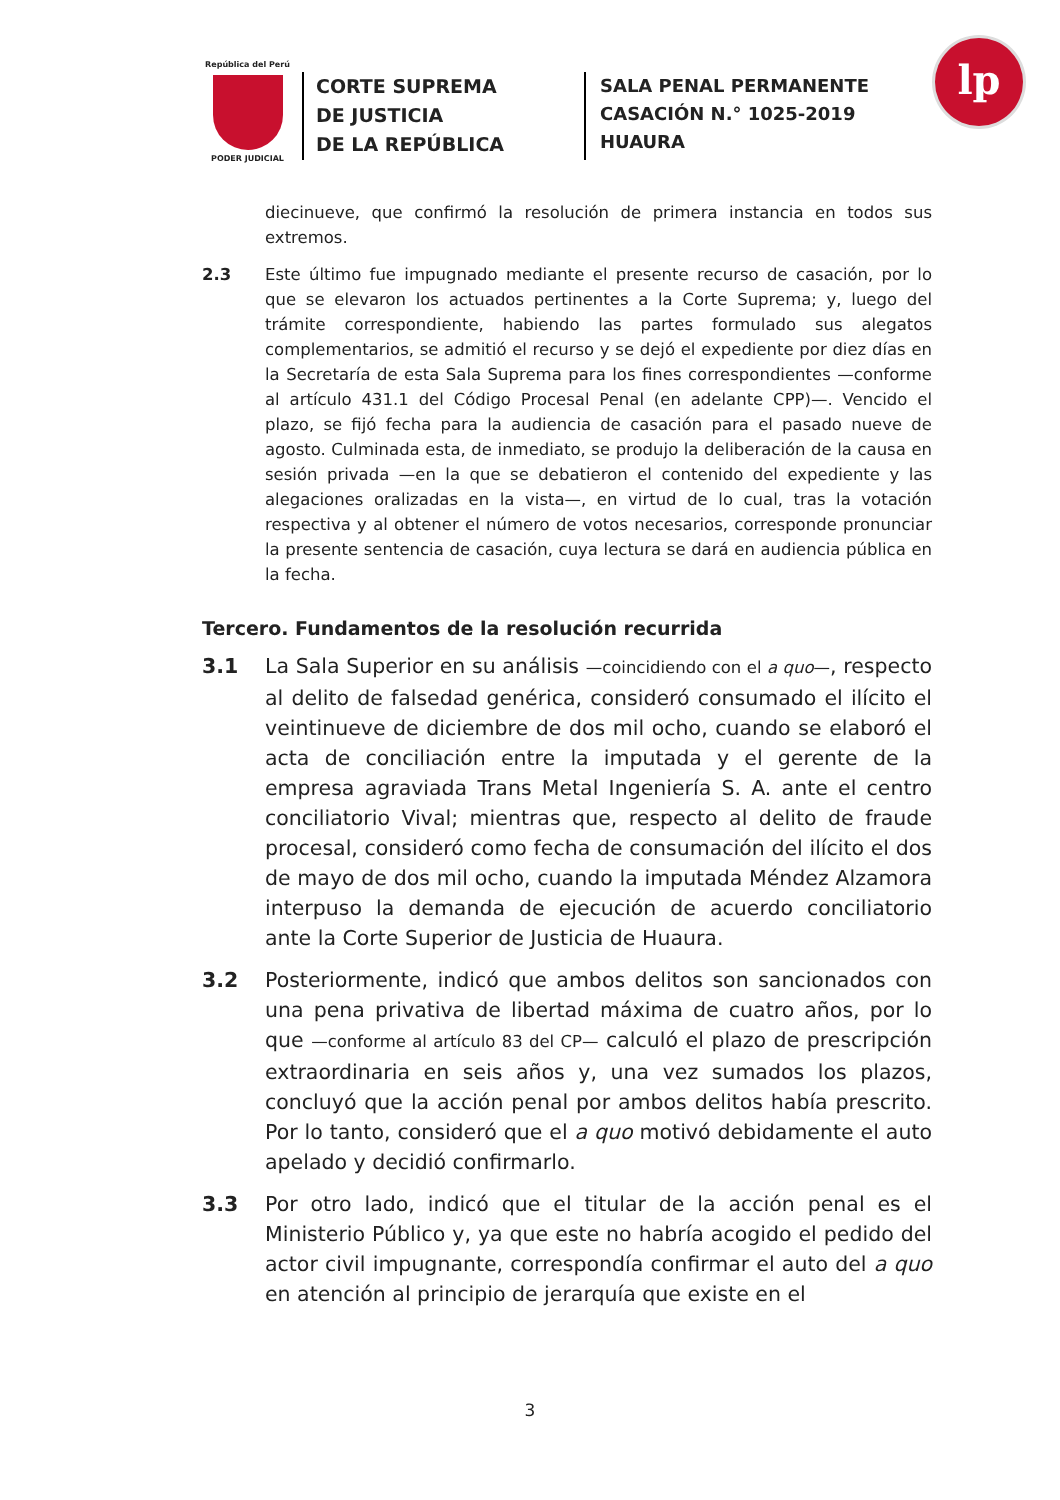República del Perú
PODER JUDICIAL
CORTE SUPREMA
DE JUSTICIA
DE LA REPÚBLICA
SALA PENAL PERMANENTE
CASACIÓN N.° 1025-2019
HUAURA
lp
diecinueve, que confirmó la resolución de primera instancia en todos sus extremos.
2.3 Este último fue impugnado mediante el presente recurso de casación, por lo que se elevaron los actuados pertinentes a la Corte Suprema; y, luego del trámite correspondiente, habiendo las partes formulado sus alegatos complementarios, se admitió el recurso y se dejó el expediente por diez días en la Secretaría de esta Sala Suprema para los fines correspondientes —conforme al artículo 431.1 del Código Procesal Penal (en adelante CPP)—. Vencido el plazo, se fijó fecha para la audiencia de casación para el pasado nueve de agosto. Culminada esta, de inmediato, se produjo la deliberación de la causa en sesión privada —en la que se debatieron el contenido del expediente y las alegaciones oralizadas en la vista—, en virtud de lo cual, tras la votación respectiva y al obtener el número de votos necesarios, corresponde pronunciar la presente sentencia de casación, cuya lectura se dará en audiencia pública en la fecha.
Tercero. Fundamentos de la resolución recurrida
3.1 La Sala Superior en su análisis —coincidiendo con el a quo—, respecto al delito de falsedad genérica, consideró consumado el ilícito el veintinueve de diciembre de dos mil ocho, cuando se elaboró el acta de conciliación entre la imputada y el gerente de la empresa agraviada Trans Metal Ingeniería S. A. ante el centro conciliatorio Vival; mientras que, respecto al delito de fraude procesal, consideró como fecha de consumación del ilícito el dos de mayo de dos mil ocho, cuando la imputada Méndez Alzamora interpuso la demanda de ejecución de acuerdo conciliatorio ante la Corte Superior de Justicia de Huaura.
3.2 Posteriormente, indicó que ambos delitos son sancionados con una pena privativa de libertad máxima de cuatro años, por lo que —conforme al artículo 83 del CP— calculó el plazo de prescripción extraordinaria en seis años y, una vez sumados los plazos, concluyó que la acción penal por ambos delitos había prescrito. Por lo tanto, consideró que el a quo motivó debidamente el auto apelado y decidió confirmarlo.
3.3 Por otro lado, indicó que el titular de la acción penal es el Ministerio Público y, ya que este no habría acogido el pedido del actor civil impugnante, correspondía confirmar el auto del a quo en atención al principio de jerarquía que existe en el
3